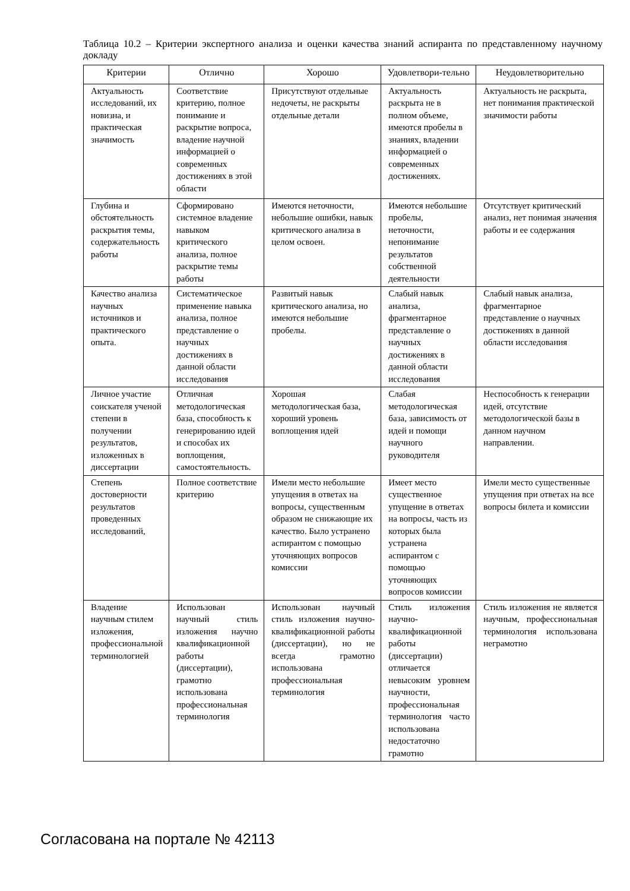Таблица 10.2 – Критерии экспертного анализа и оценки качества знаний аспиранта по представленному научному докладу
| Критерии | Отлично | Хорошо | Удовлетвори-тельно | Неудовлетворительно |
| --- | --- | --- | --- | --- |
| Актуальность исследований, их новизна, и практическая значимость | Соответствие критерию, полное понимание и раскрытие вопроса, владение научной информацией о современных достижениях в этой области | Присутствуют отдельные недочеты, не раскрыты отдельные детали | Актуальность раскрыта не в полном объеме, имеются пробелы в знаниях, владении информацией о современных достижениях. | Актуальность не раскрыта, нет понимания практической значимости работы |
| Глубина и обстоятельность раскрытия темы, содержательность работы | Сформировано системное владение навыком критического анализа, полное раскрытие темы работы | Имеются неточности, небольшие ошибки, навык критического анализа в целом освоен. | Имеются небольшие пробелы, неточности, непонимание результатов собственной деятельности | Отсутствует критический анализ, нет понимая значения работы и ее содержания |
| Качество анализа научных источников и практического опыта. | Систематическое применение навыка анализа, полное представление о научных достижениях в данной области исследования | Развитый навык критического анализа, но имеются небольшие пробелы. | Слабый навык анализа, фрагментарное представление о научных достижениях в данной области исследования | Слабый навык анализа, фрагментарное представление о научных достижениях в данной области исследования |
| Личное участие соискателя ученой степени в получении результатов, изложенных в диссертации | Отличная методологическая база, способность к генерированию идей и способах их воплощения, самостоятельность. | Хорошая методологическая база, хороший уровень воплощения идей | Слабая методологическая база, зависимость от идей и помощи научного руководителя | Неспособность к генерации идей, отсутствие методологической базы в данном научном направлении. |
| Степень достоверности результатов проведенных исследований, | Полное соответствие критерию | Имели место небольшие упущения в ответах на вопросы, существенным образом не снижающие их качество. Было устранено аспирантом с помощью уточняющих вопросов комиссии | Имеет место существенное упущение в ответах на вопросы, часть из которых была устранена аспирантом с помощью уточняющих вопросов комиссии | Имели место существенные упущения при ответах на все вопросы билета и комиссии |
| Владение научным стилем изложения, профессиональной терминологией | Использован научный стиль изложения научно квалификационной работы (диссертации), грамотно использована профессиональная терминология | Использован научный стиль изложения научно-квалификационной работы (диссертации), но не всегда грамотно использована профессиональная терминология | Стиль изложения научно-квалификационной работы (диссертации) отличается невысоким уровнем научности, профессиональная терминология часто использована недостаточно грамотно | Стиль изложения не является научным, профессиональная терминология использована неграмотно |
Согласована на портале № 42113